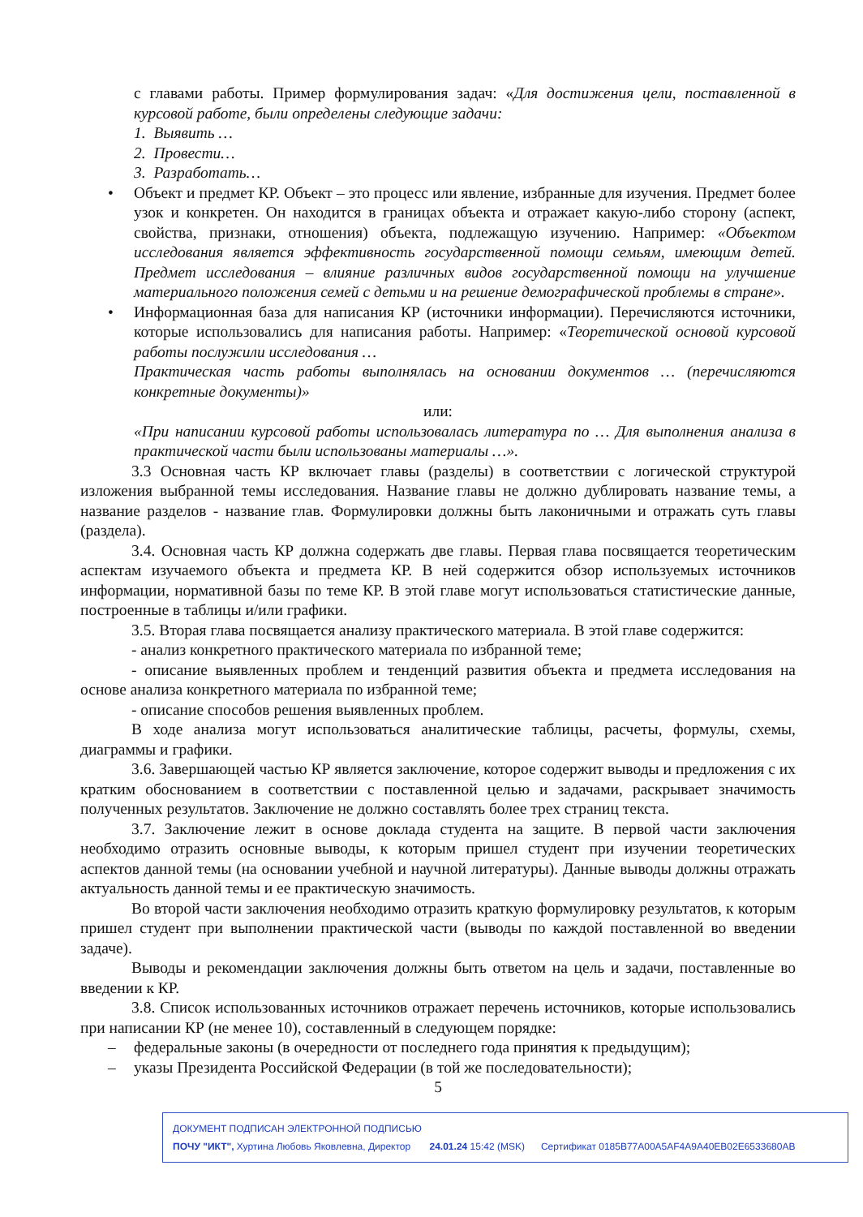с главами работы. Пример формулирования задач: «Для достижения цели, поставленной в курсовой работе, были определены следующие задачи:
1. Выявить …
2. Провести…
3. Разработать…
• Объект и предмет КР. Объект – это процесс или явление, избранные для изучения. Предмет более узок и конкретен. Он находится в границах объекта и отражает какую-либо сторону (аспект, свойства, признаки, отношения) объекта, подлежащую изучению. Например: «Объектом исследования является эффективность государственной помощи семьям, имеющим детей. Предмет исследования – влияние различных видов государственной помощи на улучшение материального положения семей с детьми и на решение демографической проблемы в стране».
• Информационная база для написания КР (источники информации). Перечисляются источники, которые использовались для написания работы. Например: «Теоретической основой курсовой работы послужили исследования …
Практическая часть работы выполнялась на основании документов … (перечисляются конкретные документы)»
или:
«При написании курсовой работы использовалась литература по … Для выполнения анализа в практической части были использованы материалы …».
3.3 Основная часть КР включает главы (разделы) в соответствии с логической структурой изложения выбранной темы исследования. Название главы не должно дублировать название темы, а название разделов - название глав. Формулировки должны быть лаконичными и отражать суть главы (раздела).
3.4. Основная часть КР должна содержать две главы. Первая глава посвящается теоретическим аспектам изучаемого объекта и предмета КР. В ней содержится обзор используемых источников информации, нормативной базы по теме КР. В этой главе могут использоваться статистические данные, построенные в таблицы и/или графики.
3.5. Вторая глава посвящается анализу практического материала. В этой главе содержится:
- анализ конкретного практического материала по избранной теме;
- описание выявленных проблем и тенденций развития объекта и предмета исследования на основе анализа конкретного материала по избранной теме;
- описание способов решения выявленных проблем.
В ходе анализа могут использоваться аналитические таблицы, расчеты, формулы, схемы, диаграммы и графики.
3.6. Завершающей частью КР является заключение, которое содержит выводы и предложения с их кратким обоснованием в соответствии с поставленной целью и задачами, раскрывает значимость полученных результатов. Заключение не должно составлять более трех страниц текста.
3.7. Заключение лежит в основе доклада студента на защите. В первой части заключения необходимо отразить основные выводы, к которым пришел студент при изучении теоретических аспектов данной темы (на основании учебной и научной литературы). Данные выводы должны отражать актуальность данной темы и ее практическую значимость.
Во второй части заключения необходимо отразить краткую формулировку результатов, к которым пришел студент при выполнении практической части (выводы по каждой поставленной во введении задаче).
Выводы и рекомендации заключения должны быть ответом на цель и задачи, поставленные во введении к КР.
3.8. Список использованных источников отражает перечень источников, которые использовались при написании КР (не менее 10), составленный в следующем порядке:
– федеральные законы (в очередности от последнего года принятия к предыдущим);
– указы Президента Российской Федерации (в той же последовательности);
5
ДОКУМЕНТ ПОДПИСАН ЭЛЕКТРОННОЙ ПОДПИСЬЮ
ПОЧУ "ИКТ", Хуртина Любовь Яковлевна, Директор 24.01.24 15:42 (MSK) Сертификат 0185B77A00A5AF4A9A40EB02E6533680AB